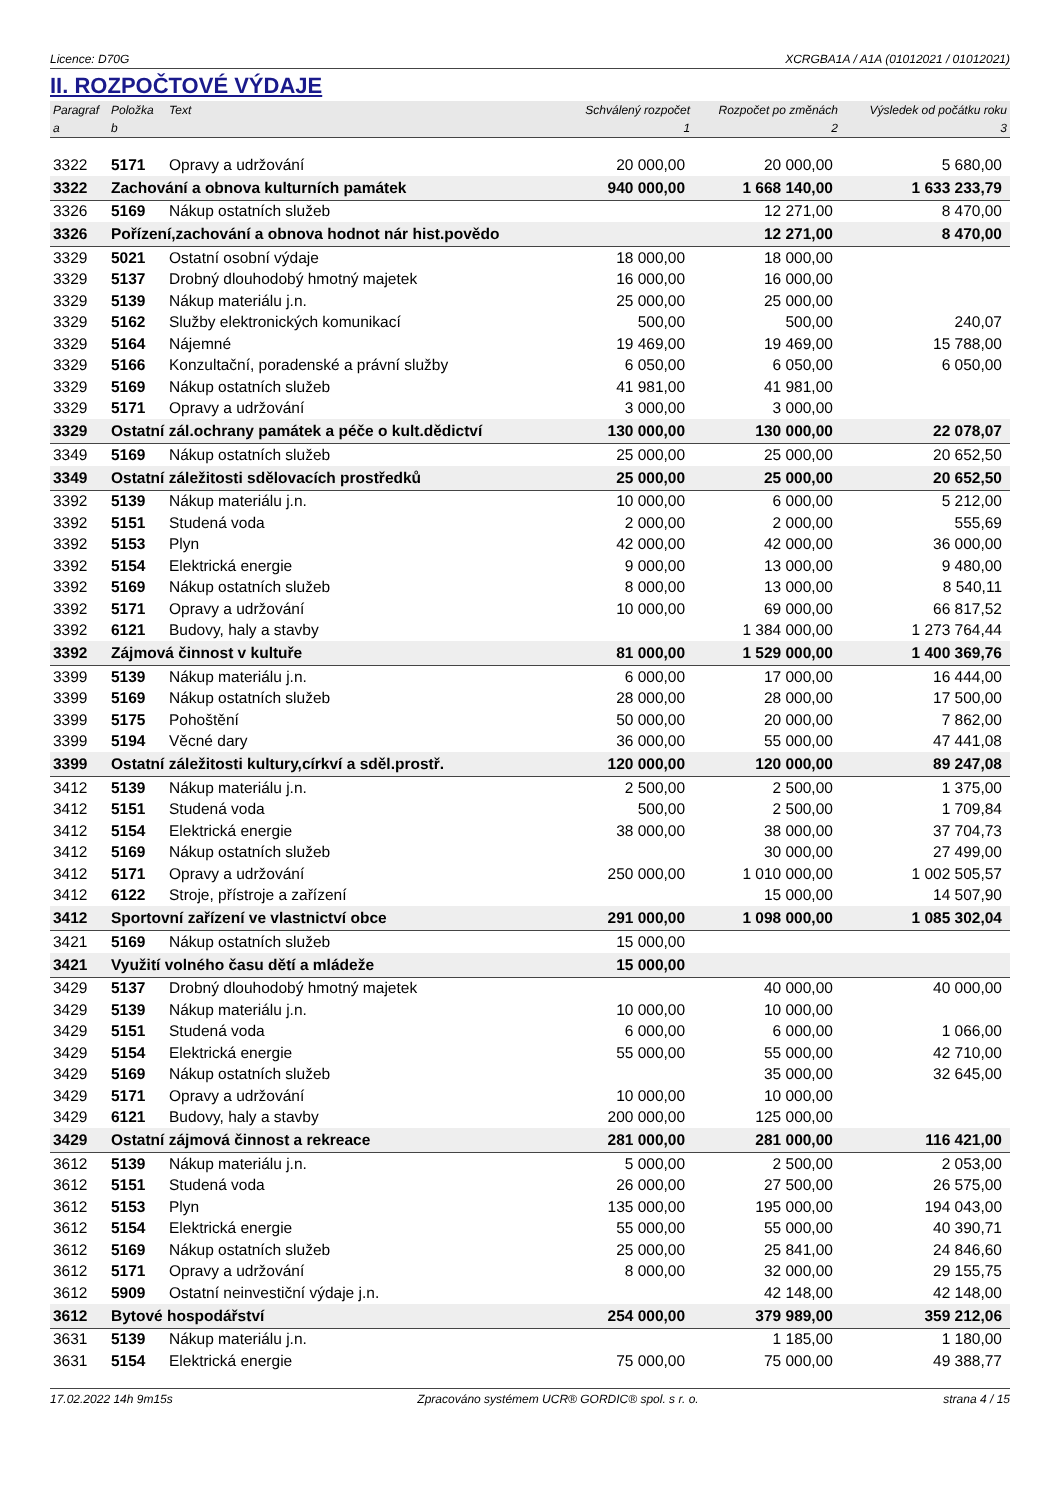Licence: D70G XCRGBA1A / A1A (01012021 / 01012021)
II. ROZPOČTOVÉ VÝDAJE
| Paragraf | Položka | Text | Schválený rozpočet | Rozpočet po změnách | Výsledek od počátku roku |
| --- | --- | --- | --- | --- | --- |
| a | b | | 1 | 2 | 3 |
| 3322 | 5171 | Opravy a udržování | 20 000,00 | 20 000,00 | 5 680,00 |
| 3322 | Zachování a obnova kulturních památek | | 940 000,00 | 1 668 140,00 | 1 633 233,79 |
| 3326 | 5169 | Nákup ostatních služeb | | 12 271,00 | 8 470,00 |
| 3326 | Pořízení,zachování a obnova hodnot nár hist.povědo | | | 12 271,00 | 8 470,00 |
| 3329 | 5021 | Ostatní osobní výdaje | 18 000,00 | 18 000,00 | |
| 3329 | 5137 | Drobný dlouhodobý hmotný majetek | 16 000,00 | 16 000,00 | |
| 3329 | 5139 | Nákup materiálu j.n. | 25 000,00 | 25 000,00 | |
| 3329 | 5162 | Služby elektronických komunikací | 500,00 | 500,00 | 240,07 |
| 3329 | 5164 | Nájemné | 19 469,00 | 19 469,00 | 15 788,00 |
| 3329 | 5166 | Konzultační, poradenské a právní služby | 6 050,00 | 6 050,00 | 6 050,00 |
| 3329 | 5169 | Nákup ostatních služeb | 41 981,00 | 41 981,00 | |
| 3329 | 5171 | Opravy a udržování | 3 000,00 | 3 000,00 | |
| 3329 | Ostatní zál.ochrany památek a péče o kult.dědictví | | 130 000,00 | 130 000,00 | 22 078,07 |
| 3349 | 5169 | Nákup ostatních služeb | 25 000,00 | 25 000,00 | 20 652,50 |
| 3349 | Ostatní záležitosti sdělovacích prostředků | | 25 000,00 | 25 000,00 | 20 652,50 |
| 3392 | 5139 | Nákup materiálu j.n. | 10 000,00 | 6 000,00 | 5 212,00 |
| 3392 | 5151 | Studená voda | 2 000,00 | 2 000,00 | 555,69 |
| 3392 | 5153 | Plyn | 42 000,00 | 42 000,00 | 36 000,00 |
| 3392 | 5154 | Elektrická energie | 9 000,00 | 13 000,00 | 9 480,00 |
| 3392 | 5169 | Nákup ostatních služeb | 8 000,00 | 13 000,00 | 8 540,11 |
| 3392 | 5171 | Opravy a udržování | 10 000,00 | 69 000,00 | 66 817,52 |
| 3392 | 6121 | Budovy, haly a stavby | | 1 384 000,00 | 1 273 764,44 |
| 3392 | Zájmová činnost v kultuře | | 81 000,00 | 1 529 000,00 | 1 400 369,76 |
| 3399 | 5139 | Nákup materiálu j.n. | 6 000,00 | 17 000,00 | 16 444,00 |
| 3399 | 5169 | Nákup ostatních služeb | 28 000,00 | 28 000,00 | 17 500,00 |
| 3399 | 5175 | Pohoštění | 50 000,00 | 20 000,00 | 7 862,00 |
| 3399 | 5194 | Věcné dary | 36 000,00 | 55 000,00 | 47 441,08 |
| 3399 | Ostatní záležitosti kultury,církví a sděl.prostř. | | 120 000,00 | 120 000,00 | 89 247,08 |
| 3412 | 5139 | Nákup materiálu j.n. | 2 500,00 | 2 500,00 | 1 375,00 |
| 3412 | 5151 | Studená voda | 500,00 | 2 500,00 | 1 709,84 |
| 3412 | 5154 | Elektrická energie | 38 000,00 | 38 000,00 | 37 704,73 |
| 3412 | 5169 | Nákup ostatních služeb | | 30 000,00 | 27 499,00 |
| 3412 | 5171 | Opravy a udržování | 250 000,00 | 1 010 000,00 | 1 002 505,57 |
| 3412 | 6122 | Stroje, přístroje a zařízení | | 15 000,00 | 14 507,90 |
| 3412 | Sportovní zařízení ve vlastnictví obce | | 291 000,00 | 1 098 000,00 | 1 085 302,04 |
| 3421 | 5169 | Nákup ostatních služeb | 15 000,00 | | |
| 3421 | Využití volného času dětí a mládeže | | 15 000,00 | | |
| 3429 | 5137 | Drobný dlouhodobý hmotný majetek | | 40 000,00 | 40 000,00 |
| 3429 | 5139 | Nákup materiálu j.n. | 10 000,00 | 10 000,00 | |
| 3429 | 5151 | Studená voda | 6 000,00 | 6 000,00 | 1 066,00 |
| 3429 | 5154 | Elektrická energie | 55 000,00 | 55 000,00 | 42 710,00 |
| 3429 | 5169 | Nákup ostatních služeb | | 35 000,00 | 32 645,00 |
| 3429 | 5171 | Opravy a udržování | 10 000,00 | 10 000,00 | |
| 3429 | 6121 | Budovy, haly a stavby | 200 000,00 | 125 000,00 | |
| 3429 | Ostatní zájmová činnost a rekreace | | 281 000,00 | 281 000,00 | 116 421,00 |
| 3612 | 5139 | Nákup materiálu j.n. | 5 000,00 | 2 500,00 | 2 053,00 |
| 3612 | 5151 | Studená voda | 26 000,00 | 27 500,00 | 26 575,00 |
| 3612 | 5153 | Plyn | 135 000,00 | 195 000,00 | 194 043,00 |
| 3612 | 5154 | Elektrická energie | 55 000,00 | 55 000,00 | 40 390,71 |
| 3612 | 5169 | Nákup ostatních služeb | 25 000,00 | 25 841,00 | 24 846,60 |
| 3612 | 5171 | Opravy a udržování | 8 000,00 | 32 000,00 | 29 155,75 |
| 3612 | 5909 | Ostatní neinvestiční výdaje j.n. | | 42 148,00 | 42 148,00 |
| 3612 | Bytové hospodářství | | 254 000,00 | 379 989,00 | 359 212,06 |
| 3631 | 5139 | Nákup materiálu j.n. | | 1 185,00 | 1 180,00 |
| 3631 | 5154 | Elektrická energie | 75 000,00 | 75 000,00 | 49 388,77 |
17.02.2022 14h 9m15s Zpracováno systémem UCR® GORDIC® spol. s r. o. strana 4 / 15